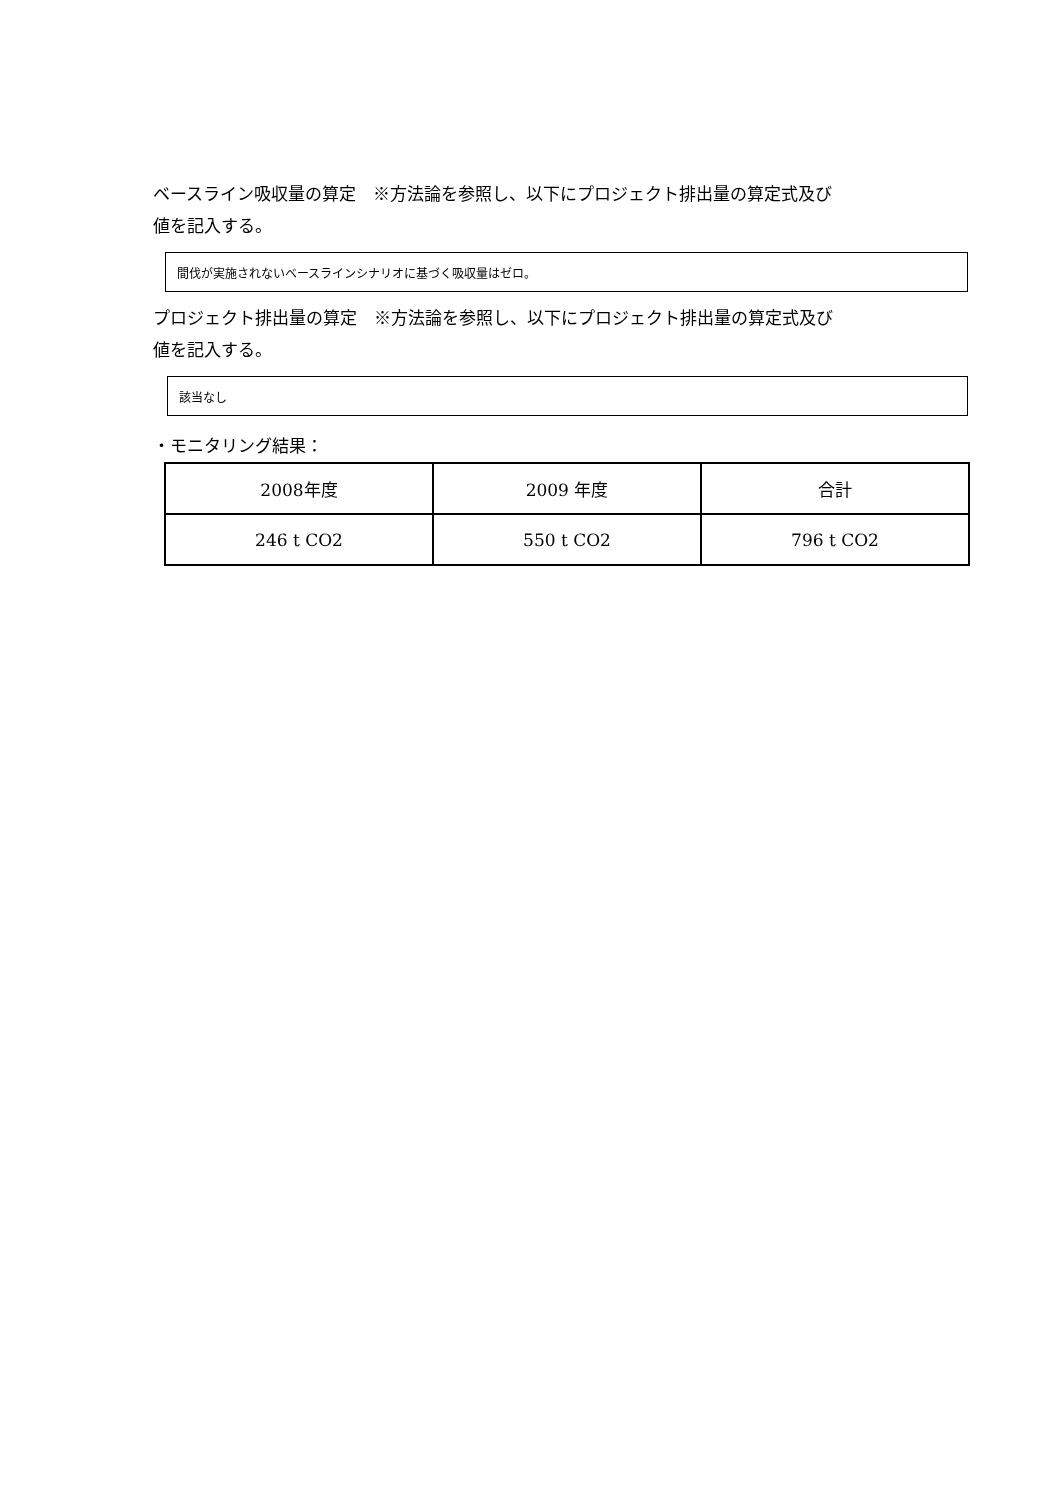ベースライン吸収量の算定　※方法論を参照し、以下にプロジェクト排出量の算定式及び
値を記入する。
間伐が実施されないベースラインシナリオに基づく吸収量はゼロ。
プロジェクト排出量の算定　※方法論を参照し、以下にプロジェクト排出量の算定式及び
値を記入する。
該当なし
・モニタリング結果：
| 2008年度 | 2009 年度 | 合計 |
| 246 t CO2 | 550 t CO2 | 796 t CO2 |